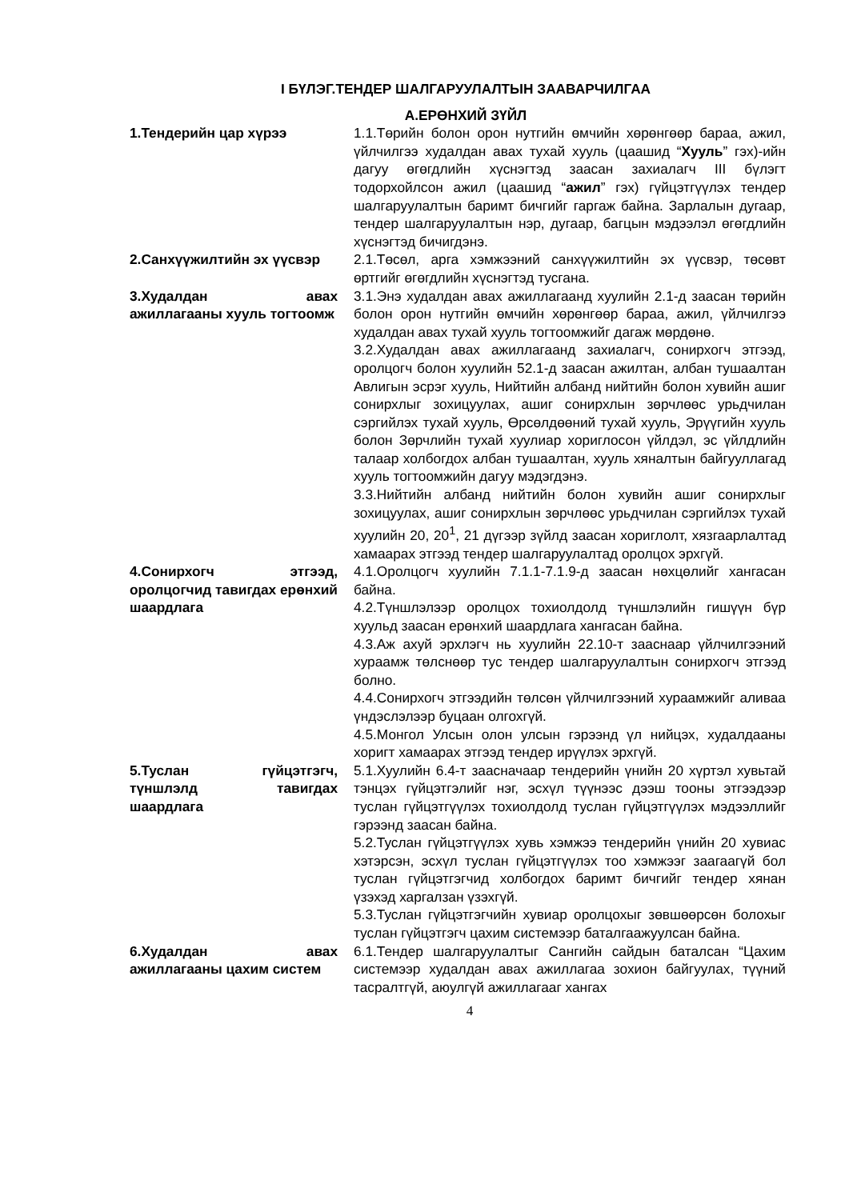I БҮЛЭГ.ТЕНДЕР ШАЛГАРУУЛАЛТЫН ЗААВАРЧИЛГАА
А.ЕРӨНХИЙ ЗҮЙЛ
1.Тендерийн цар хүрээ 1.1.Төрийн болон орон нутгийн өмчийн хөрөнгөөр бараа, ажил, үйлчилгээ худалдан авах тухай хууль (цаашид “Хууль” гэх)-ийн дагуу өгөгдлийн хүснэгтэд заасан захиалагч III бүлэгт тодорхойлсон ажил (цаашид “ажил” гэх) гүйцэтгүүлэх тендер шалгаруулалтын баримт бичгийг гаргаж байна. Зарлалын дугаар, тендер шалгаруулалтын нэр, дугаар, багцын мэдээлэл өгөгдлийн хүснэгтэд бичигдэнэ.
2.Санхүүжилтийн эх үүсвэр 2.1.Төсөл, арга хэмжээний санхүүжилтийн эх үүсвэр, төсөвт өртгийг өгөгдлийн хүснэгтэд тусгана.
3.Худалдан авах ажиллагааны хууль тогтоомж
3.1.Энэ худалдан авах ажиллагаанд хуулийн 2.1-д заасан төрийн болон орон нутгийн өмчийн хөрөнгөөр бараа, ажил, үйлчилгээ худалдан авах тухай хууль тогтоомжийг дагаж мөрдөнө.
3.2.Худалдан авах ажиллагаанд захиалагч, сонирхогч этгээд, оролцогч болон хуулийн 52.1-д заасан ажилтан, албан тушаалтан Авлигын эсрэг хууль, Нийтийн албанд нийтийн болон хувийн ашиг сонирхлыг зохицуулах, ашиг сонирхлын зөрчлөөс урьдчилан сэргийлэх тухай хууль, Өрсөлдөөний тухай хууль, Эрүүгийн хууль болон Зөрчлийн тухай хуулиар хориглосон үйлдэл, эс үйлдлийн талаар холбогдох албан тушаалтан, хууль хяналтын байгууллагад хууль тогтоомжийн дагуу мэдэгдэнэ.
3.3.Нийтийн албанд нийтийн болон хувийн ашиг сонирхлыг зохицуулах, ашиг сонирхлын зөрчлөөс урьдчилан сэргийлэх тухай хуулийн 20, 20<sup>1</sup>, 21 дүгээр зүйлд заасан хориглолт, хязгаарлалтад хамаарах этгээд тендер шалгаруулалтад оролцох эрхгүй.
4.Сонирхогч этгээд, оролцогчид тавигдах ерөнхий шаардлага
4.1.Оролцогч хуулийн 7.1.1-7.1.9-д заасан нөхцөлийг хангасан байна.
4.2.Түншлэлээр оролцох тохиолдолд түншлэлийн гишүүн бүр хуульд заасан ерөнхий шаардлага хангасан байна.
4.3.Аж ахуй эрхлэгч нь хуулийн 22.10-т зааснаар үйлчилгээний хураамж төлснөөр тус тендер шалгаруулалтын сонирхогч этгээд болно.
4.4.Сонирхогч этгээдийн төлсөн үйлчилгээний хураамжийг аливаа үндэслэлээр буцаан олгохгүй.
4.5.Монгол Улсын олон улсын гэрээнд үл нийцэх, худалдааны хоригт хамаарах этгээд тендер ирүүлэх эрхгүй.
5.Туслан гүйцэтгэгч, түншлэлд тавигдах шаардлага
5.1.Хуулийн 6.4-т заасначаар тендерийн үнийн 20 хүртэл хувьтай тэнцэх гүйцэтгэлийг нэг, эсхүл түүнээс дээш тооны этгээдээр туслан гүйцэтгүүлэх тохиолдолд туслан гүйцэтгүүлэх мэдээллийг гэрээнд заасан байна.
5.2.Туслан гүйцэтгүүлэх хувь хэмжээ тендерийн үнийн 20 хувиас хэтэрсэн, эсхүл туслан гүйцэтгүүлэх тоо хэмжээг заагаагүй бол туслан гүйцэтгэгчид холбогдох баримт бичгийг тендер хянан үзэхэд харгалзан үзэхгүй.
5.3.Туслан гүйцэтгэгчийн хувиар оролцохыг зөвшөөрсөн болохыг туслан гүйцэтгэгч цахим системээр баталгаажуулсан байна.
6.Худалдан авах ажиллагааны цахим систем
6.1.Тендер шалгаруулалтыг Сангийн сайдын баталсан “Цахим системээр худалдан авах ажиллагаа зохион байгуулах, түүний тасралтгүй, аюулгүй ажиллагааг хангах
4